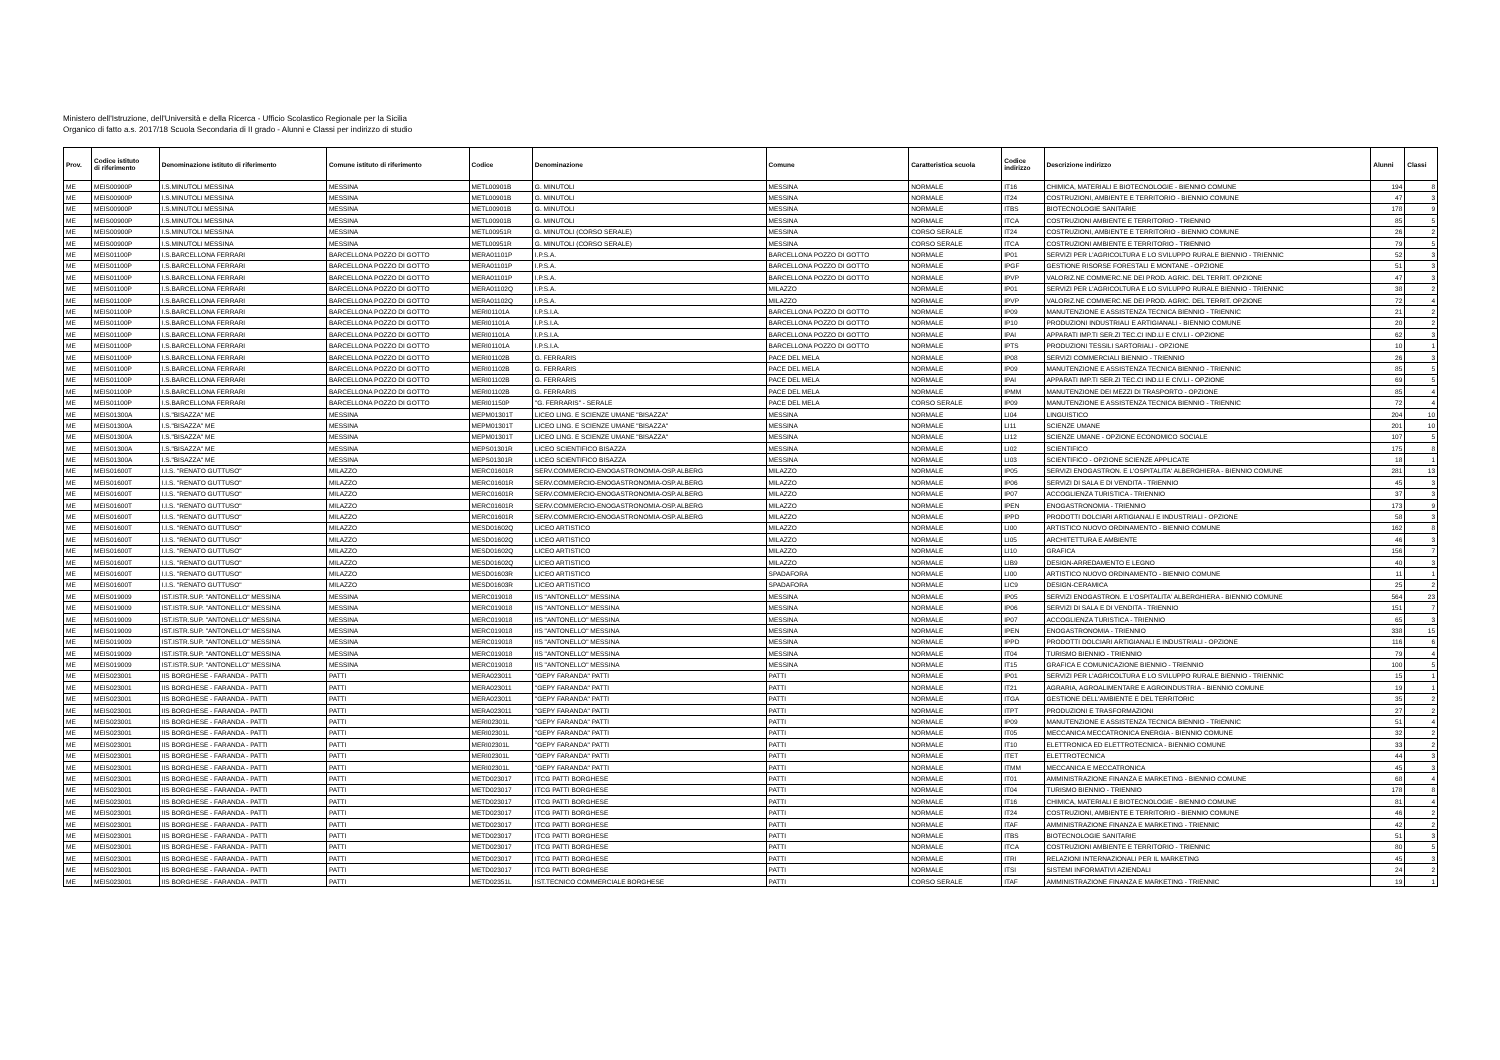Ministero dell'Istruzione, dell'Università e della Ricerca - Ufficio Scolastico Regionale per la Sicilia
Organico di fatto a.s. 2017/18 Scuola Secondaria di II grado - Alunni e Classi per indirizzo di studio
| Prov. | Codice istituto di riferimento | Denominazione istituto di riferimento | Comune istituto di riferimento | Codice | Denominazione | Comune | Caratteristica scuola | Codice indirizzo | Descrizione indirizzo | Alunni | Classi |
| --- | --- | --- | --- | --- | --- | --- | --- | --- | --- | --- | --- |
| ME | MEIS00900P | I.S.MINUTOLI MESSINA | MESSINA | METL00901B | G. MINUTOLI | MESSINA | NORMALE | IT16 | CHIMICA, MATERIALI E BIOTECNOLOGIE - BIENNIO COMUNE | 194 | 8 |
| ME | MEIS00900P | I.S.MINUTOLI MESSINA | MESSINA | METL00901B | G. MINUTOLI | MESSINA | NORMALE | IT24 | COSTRUZIONI, AMBIENTE E TERRITORIO - BIENNIO COMUNE | 47 | 3 |
| ME | MEIS00900P | I.S.MINUTOLI MESSINA | MESSINA | METL00901B | G. MINUTOLI | MESSINA | NORMALE | ITBS | BIOTECNOLOGIE SANITARIE | 178 | 9 |
| ME | MEIS00900P | I.S.MINUTOLI MESSINA | MESSINA | METL00901B | G. MINUTOLI | MESSINA | NORMALE | ITCA | COSTRUZIONI AMBIENTE E TERRITORIO - TRIENNIO | 85 | 5 |
| ME | MEIS00900P | I.S.MINUTOLI MESSINA | MESSINA | METL00951R | G. MINUTOLI (CORSO SERALE) | MESSINA | CORSO SERALE | IT24 | COSTRUZIONI, AMBIENTE E TERRITORIO - BIENNIO COMUNE | 26 | 2 |
| ME | MEIS00900P | I.S.MINUTOLI MESSINA | MESSINA | METL00951R | G. MINUTOLI (CORSO SERALE) | MESSINA | CORSO SERALE | ITCA | COSTRUZIONI AMBIENTE E TERRITORIO - TRIENNIO | 79 | 5 |
| ME | MEIS01100P | I.S.BARCELLONA FERRARI | BARCELLONA POZZO DI GOTTO | MERA01101P | I.P.S.A. | BARCELLONA POZZO DI GOTTO | NORMALE | IP01 | SERVIZI PER L'AGRICOLTURA E LO SVILUPPO RURALE BIENNIO - TRIENNIC | 52 | 3 |
| ME | MEIS01100P | I.S.BARCELLONA FERRARI | BARCELLONA POZZO DI GOTTO | MERA01101P | I.P.S.A. | BARCELLONA POZZO DI GOTTO | NORMALE | IPGF | GESTIONE RISORSE FORESTALI E MONTANE - OPZIONE | 51 | 3 |
| ME | MEIS01100P | I.S.BARCELLONA FERRARI | BARCELLONA POZZO DI GOTTO | MERA01101P | I.P.S.A. | BARCELLONA POZZO DI GOTTO | NORMALE | IPVP | VALORIZ.NE COMMERC.NE DEI PROD. AGRIC. DEL TERRIT. OPZIONE | 47 | 3 |
| ME | MEIS01100P | I.S.BARCELLONA FERRARI | BARCELLONA POZZO DI GOTTO | MERA01102Q | I.P.S.A. | MILAZZO | NORMALE | IP01 | SERVIZI PER L'AGRICOLTURA E LO SVILUPPO RURALE BIENNIO - TRIENNIC | 38 | 2 |
| ME | MEIS01100P | I.S.BARCELLONA FERRARI | BARCELLONA POZZO DI GOTTO | MERA01102Q | I.P.S.A. | MILAZZO | NORMALE | IPVP | VALORIZ.NE COMMERC.NE DEI PROD. AGRIC. DEL TERRIT. OPZIONE | 72 | 4 |
| ME | MEIS01100P | I.S.BARCELLONA FERRARI | BARCELLONA POZZO DI GOTTO | MERI01101A | I.P.S.I.A. | BARCELLONA POZZO DI GOTTO | NORMALE | IP09 | MANUTENZIONE E ASSISTENZA TECNICA BIENNIO - TRIENNIC | 21 | 2 |
| ME | MEIS01100P | I.S.BARCELLONA FERRARI | BARCELLONA POZZO DI GOTTO | MERI01101A | I.P.S.I.A. | BARCELLONA POZZO DI GOTTO | NORMALE | IP10 | PRODUZIONI INDUSTRIALI E ARTIGIANALI - BIENNIO COMUNE | 20 | 2 |
| ME | MEIS01100P | I.S.BARCELLONA FERRARI | BARCELLONA POZZO DI GOTTO | MERI01101A | I.P.S.I.A. | BARCELLONA POZZO DI GOTTO | NORMALE | IPAI | APPARATI IMP.TI SER.ZI TEC.CI IND.LI E CIV.LI - OPZIONE | 62 | 3 |
| ME | MEIS01100P | I.S.BARCELLONA FERRARI | BARCELLONA POZZO DI GOTTO | MERI01101A | I.P.S.I.A. | BARCELLONA POZZO DI GOTTO | NORMALE | IPTS | PRODUZIONI TESSILI SARTORIALI - OPZIONE | 10 | 1 |
| ME | MEIS01100P | I.S.BARCELLONA FERRARI | BARCELLONA POZZO DI GOTTO | MERI01102B | G. FERRARIS | PACE DEL MELA | NORMALE | IP08 | SERVIZI COMMERCIALI BIENNIO - TRIENNIO | 26 | 3 |
| ME | MEIS01100P | I.S.BARCELLONA FERRARI | BARCELLONA POZZO DI GOTTO | MERI01102B | G. FERRARIS | PACE DEL MELA | NORMALE | IP09 | MANUTENZIONE E ASSISTENZA TECNICA BIENNIO - TRIENNIC | 85 | 5 |
| ME | MEIS01100P | I.S.BARCELLONA FERRARI | BARCELLONA POZZO DI GOTTO | MERI01102B | G. FERRARIS | PACE DEL MELA | NORMALE | IPAI | APPARATI IMP.TI SER.ZI TEC.CI IND.LI E CIV.LI - OPZIONE | 69 | 5 |
| ME | MEIS01100P | I.S.BARCELLONA FERRARI | BARCELLONA POZZO DI GOTTO | MERI01102B | G. FERRARIS | PACE DEL MELA | NORMALE | IPMM | MANUTENZIONE DEI MEZZI DI TRASPORTO - OPZIONE | 85 | 4 |
| ME | MEIS01100P | I.S.BARCELLONA FERRARI | BARCELLONA POZZO DI GOTTO | MERI01150P | "G. FERRARIS" - SERALE | PACE DEL MELA | CORSO SERALE | IP09 | MANUTENZIONE E ASSISTENZA TECNICA BIENNIO - TRIENNIC | 72 | 4 |
| ME | MEIS01300A | I.S."BISAZZA" ME | MESSINA | MEPM01301T | LICEO LING. E SCIENZE UMANE "BISAZZA" | MESSINA | NORMALE | LI04 | LINGUISTICO | 204 | 10 |
| ME | MEIS01300A | I.S."BISAZZA" ME | MESSINA | MEPM01301T | LICEO LING. E SCIENZE UMANE "BISAZZA" | MESSINA | NORMALE | LI11 | SCIENZE UMANE | 201 | 10 |
| ME | MEIS01300A | I.S."BISAZZA" ME | MESSINA | MEPM01301T | LICEO LING. E SCIENZE UMANE "BISAZZA" | MESSINA | NORMALE | LI12 | SCIENZE UMANE - OPZIONE ECONOMICO SOCIALE | 107 | 5 |
| ME | MEIS01300A | I.S."BISAZZA" ME | MESSINA | MEPS01301R | LICEO SCIENTIFICO BISAZZA | MESSINA | NORMALE | LI02 | SCIENTIFICO | 175 | 8 |
| ME | MEIS01300A | I.S."BISAZZA" ME | MESSINA | MEPS01301R | LICEO SCIENTIFICO BISAZZA | MESSINA | NORMALE | LI03 | SCIENTIFICO - OPZIONE SCIENZE APPLICATE | 18 | 1 |
| ME | MEIS01600T | I.I.S. "RENATO GUTTUSO" | MILAZZO | MERC01601R | SERV.COMMERCIO-ENOGASTRONOMIA-OSP.ALBERG | MILAZZO | NORMALE | IP05 | SERVIZI ENOGASTRON. E L'OSPITALITA' ALBERGHIERA - BIENNIO COMUNE | 281 | 13 |
| ME | MEIS01600T | I.I.S. "RENATO GUTTUSO" | MILAZZO | MERC01601R | SERV.COMMERCIO-ENOGASTRONOMIA-OSP.ALBERG | MILAZZO | NORMALE | IP06 | SERVIZI DI SALA E DI VENDITA - TRIENNIO | 45 | 3 |
| ME | MEIS01600T | I.I.S. "RENATO GUTTUSO" | MILAZZO | MERC01601R | SERV.COMMERCIO-ENOGASTRONOMIA-OSP.ALBERG | MILAZZO | NORMALE | IP07 | ACCOGLIENZA TURISTICA - TRIENNIO | 37 | 3 |
| ME | MEIS01600T | I.I.S. "RENATO GUTTUSO" | MILAZZO | MERC01601R | SERV.COMMERCIO-ENOGASTRONOMIA-OSP.ALBERG | MILAZZO | NORMALE | IPEN | ENOGASTRONOMIA - TRIENNIO | 173 | 9 |
| ME | MEIS01600T | I.I.S. "RENATO GUTTUSO" | MILAZZO | MERC01601R | SERV.COMMERCIO-ENOGASTRONOMIA-OSP.ALBERG | MILAZZO | NORMALE | IPPD | PRODOTTI DOLCIARI ARTIGIANALI E INDUSTRIALI - OPZIONE | 58 | 3 |
| ME | MEIS01600T | I.I.S. "RENATO GUTTUSO" | MILAZZO | MESD01602Q | LICEO ARTISTICO | MILAZZO | NORMALE | LI00 | ARTISTICO NUOVO ORDINAMENTO - BIENNIO COMUNE | 162 | 8 |
| ME | MEIS01600T | I.I.S. "RENATO GUTTUSO" | MILAZZO | MESD01602Q | LICEO ARTISTICO | MILAZZO | NORMALE | LI05 | ARCHITETTURA E AMBIENTE | 46 | 3 |
| ME | MEIS01600T | I.I.S. "RENATO GUTTUSO" | MILAZZO | MESD01602Q | LICEO ARTISTICO | MILAZZO | NORMALE | LI10 | GRAFICA | 156 | 7 |
| ME | MEIS01600T | I.I.S. "RENATO GUTTUSO" | MILAZZO | MESD01602Q | LICEO ARTISTICO | MILAZZO | NORMALE | LIB9 | DESIGN-ARREDAMENTO E LEGNO | 40 | 3 |
| ME | MEIS01600T | I.I.S. "RENATO GUTTUSO" | MILAZZO | MESD01603R | LICEO ARTISTICO | SPADAFORA | NORMALE | LI00 | ARTISTICO NUOVO ORDINAMENTO - BIENNIO COMUNE | 11 | 1 |
| ME | MEIS01600T | I.I.S. "RENATO GUTTUSO" | MILAZZO | MESD01603R | LICEO ARTISTICO | SPADAFORA | NORMALE | LIC9 | DESIGN-CERAMICA | 25 | 2 |
| ME | MEIS019009 | IST.ISTR.SUP. "ANTONELLO" MESSINA | MESSINA | MERC019018 | IIS "ANTONELLO" MESSINA | MESSINA | NORMALE | IP05 | SERVIZI ENOGASTRON. E L'OSPITALITA' ALBERGHIERA - BIENNIO COMUNE | 564 | 23 |
| ME | MEIS019009 | IST.ISTR.SUP. "ANTONELLO" MESSINA | MESSINA | MERC019018 | IIS "ANTONELLO" MESSINA | MESSINA | NORMALE | IP06 | SERVIZI DI SALA E DI VENDITA - TRIENNIO | 151 | 7 |
| ME | MEIS019009 | IST.ISTR.SUP. "ANTONELLO" MESSINA | MESSINA | MERC019018 | IIS "ANTONELLO" MESSINA | MESSINA | NORMALE | IP07 | ACCOGLIENZA TURISTICA - TRIENNIO | 65 | 3 |
| ME | MEIS019009 | IST.ISTR.SUP. "ANTONELLO" MESSINA | MESSINA | MERC019018 | IIS "ANTONELLO" MESSINA | MESSINA | NORMALE | IPEN | ENOGASTRONOMIA - TRIENNIO | 338 | 15 |
| ME | MEIS019009 | IST.ISTR.SUP. "ANTONELLO" MESSINA | MESSINA | MERC019018 | IIS "ANTONELLO" MESSINA | MESSINA | NORMALE | IPPD | PRODOTTI DOLCIARI ARTIGIANALI E INDUSTRIALI - OPZIONE | 116 | 6 |
| ME | MEIS019009 | IST.ISTR.SUP. "ANTONELLO" MESSINA | MESSINA | MERC019018 | IIS "ANTONELLO" MESSINA | MESSINA | NORMALE | IT04 | TURISMO BIENNIO - TRIENNIO | 79 | 4 |
| ME | MEIS019009 | IST.ISTR.SUP. "ANTONELLO" MESSINA | MESSINA | MERC019018 | IIS "ANTONELLO" MESSINA | MESSINA | NORMALE | IT15 | GRAFICA E COMUNICAZIONE BIENNIO - TRIENNIO | 100 | 5 |
| ME | MEIS023001 | IIS BORGHESE - FARANDA - PATTI | PATTI | MERA023011 | "GEPY FARANDA" PATTI | PATTI | NORMALE | IP01 | SERVIZI PER L'AGRICOLTURA E LO SVILUPPO RURALE BIENNIO - TRIENNIC | 15 | 1 |
| ME | MEIS023001 | IIS BORGHESE - FARANDA - PATTI | PATTI | MERA023011 | "GEPY FARANDA" PATTI | PATTI | NORMALE | IT21 | AGRARIA, AGROALIMENTARE E AGROINDUSTRIA - BIENNIO COMUNE | 19 | 1 |
| ME | MEIS023001 | IIS BORGHESE - FARANDA - PATTI | PATTI | MERA023011 | "GEPY FARANDA" PATTI | PATTI | NORMALE | ITGA | GESTIONE DELL'AMBIENTE E DEL TERRITORIC | 35 | 2 |
| ME | MEIS023001 | IIS BORGHESE - FARANDA - PATTI | PATTI | MERA023011 | "GEPY FARANDA" PATTI | PATTI | NORMALE | ITPT | PRODUZIONI E TRASFORMAZIONI | 27 | 2 |
| ME | MEIS023001 | IIS BORGHESE - FARANDA - PATTI | PATTI | MERI02301L | "GEPY FARANDA" PATTI | PATTI | NORMALE | IP09 | MANUTENZIONE E ASSISTENZA TECNICA BIENNIO - TRIENNIC | 51 | 4 |
| ME | MEIS023001 | IIS BORGHESE - FARANDA - PATTI | PATTI | MERI02301L | "GEPY FARANDA" PATTI | PATTI | NORMALE | IT05 | MECCANICA MECCATRONICA ENERGIA - BIENNIO COMUNE | 32 | 2 |
| ME | MEIS023001 | IIS BORGHESE - FARANDA - PATTI | PATTI | MERI02301L | "GEPY FARANDA" PATTI | PATTI | NORMALE | IT10 | ELETTRONICA ED ELETTROTECNICA - BIENNIO COMUNE | 33 | 2 |
| ME | MEIS023001 | IIS BORGHESE - FARANDA - PATTI | PATTI | MERI02301L | "GEPY FARANDA" PATTI | PATTI | NORMALE | ITET | ELETTROTECNICA | 44 | 3 |
| ME | MEIS023001 | IIS BORGHESE - FARANDA - PATTI | PATTI | MERI02301L | "GEPY FARANDA" PATTI | PATTI | NORMALE | ITMM | MECCANICA E MECCATRONICA | 45 | 3 |
| ME | MEIS023001 | IIS BORGHESE - FARANDA - PATTI | PATTI | METD023017 | ITCG PATTI BORGHESE | PATTI | NORMALE | IT01 | AMMINISTRAZIONE FINANZA E MARKETING - BIENNIO COMUNE | 68 | 4 |
| ME | MEIS023001 | IIS BORGHESE - FARANDA - PATTI | PATTI | METD023017 | ITCG PATTI BORGHESE | PATTI | NORMALE | IT04 | TURISMO BIENNIO - TRIENNIO | 178 | 8 |
| ME | MEIS023001 | IIS BORGHESE - FARANDA - PATTI | PATTI | METD023017 | ITCG PATTI BORGHESE | PATTI | NORMALE | IT16 | CHIMICA, MATERIALI E BIOTECNOLOGIE - BIENNIO COMUNE | 81 | 4 |
| ME | MEIS023001 | IIS BORGHESE - FARANDA - PATTI | PATTI | METD023017 | ITCG PATTI BORGHESE | PATTI | NORMALE | IT24 | COSTRUZIONI, AMBIENTE E TERRITORIO - BIENNIO COMUNE | 46 | 2 |
| ME | MEIS023001 | IIS BORGHESE - FARANDA - PATTI | PATTI | METD023017 | ITCG PATTI BORGHESE | PATTI | NORMALE | ITAF | AMMINISTRAZIONE FINANZA E MARKETING - TRIENNIC | 42 | 2 |
| ME | MEIS023001 | IIS BORGHESE - FARANDA - PATTI | PATTI | METD023017 | ITCG PATTI BORGHESE | PATTI | NORMALE | ITBS | BIOTECNOLOGIE SANITARIE | 51 | 3 |
| ME | MEIS023001 | IIS BORGHESE - FARANDA - PATTI | PATTI | METD023017 | ITCG PATTI BORGHESE | PATTI | NORMALE | ITCA | COSTRUZIONI AMBIENTE E TERRITORIO - TRIENNIC | 80 | 5 |
| ME | MEIS023001 | IIS BORGHESE - FARANDA - PATTI | PATTI | METD023017 | ITCG PATTI BORGHESE | PATTI | NORMALE | ITRI | RELAZIONI INTERNAZIONALI PER IL MARKETING | 45 | 3 |
| ME | MEIS023001 | IIS BORGHESE - FARANDA - PATTI | PATTI | METD023017 | ITCG PATTI BORGHESE | PATTI | NORMALE | ITSI | SISTEMI INFORMATIVI AZIENDALI | 24 | 2 |
| ME | MEIS023001 | IIS BORGHESE - FARANDA - PATTI | PATTI | METD02351L | IST.TECNICO COMMERCIALE BORGHESE | PATTI | CORSO SERALE | ITAF | AMMINISTRAZIONE FINANZA E MARKETING - TRIENNIC | 19 | 1 |